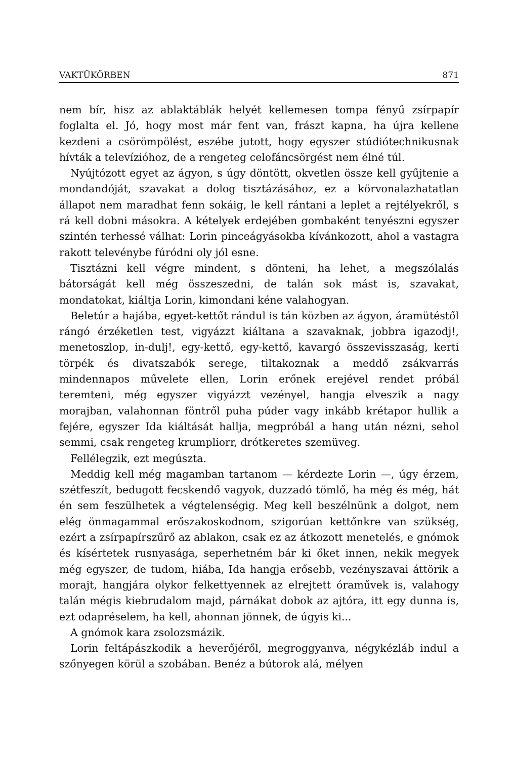VAKTÜKÖRBEN 871
nem bír, hisz az ablaktáblák helyét kellemesen tompa fényű zsírpapír foglalta el. Jó, hogy most már fent van, frászt kapna, ha újra kellene kezdeni a csörömpölést, eszébe jutott, hogy egyszer stúdiótechnikusnak hívták a televízióhoz, de a rengeteg celofáncsörgést nem élné túl.
Nyújtózott egyet az ágyon, s úgy döntött, okvetlen össze kell gyűjtenie a mondandóját, szavakat a dolog tisztázásához, ez a körvonalazhatatlan állapot nem maradhat fenn sokáig, le kell rántani a leplet a rejtélyekről, s rá kell dobni másokra. A kételyek erdejében gombaként tenyészni egyszer szintén terhessé válhat: Lorin pinceágyásokba kívánkozott, ahol a vastagra rakott televénybe fúródni oly jól esne.
Tisztázni kell végre mindent, s dönteni, ha lehet, a megszólalás bátorságát kell még összeszedni, de talán sok mást is, szavakat, mondatokat, kiáltja Lorin, kimondani kéne valahogyan.
Beletúr a hajába, egyet-kettőt rándul is tán közben az ágyon, áramütéstől rángó érzéketlen test, vigyázzt kiáltana a szavaknak, jobbra igazodj!, menetoszlop, in-dulj!, egy-kettő, egy-kettő, kavargó összevisszaság, kerti törpék és divatszabók serege, tiltakoznak a meddő zsákvarrás mindennapos művelete ellen, Lorin erőnek erejével rendet próbál teremteni, még egyszer vigyázzt vezényel, hangja elveszik a nagy morajban, valahonnan föntről puha púder vagy inkább krétapor hullik a fejére, egyszer Ida kiáltását hallja, megpróbál a hang után nézni, sehol semmi, csak rengeteg krumpliorr, drótkeretes szemüveg.
Fellélegzik, ezt megúszta.
Meddig kell még magamban tartanom — kérdezte Lorin —, úgy érzem, szétfeszít, bedugott fecskendő vagyok, duzzadó tömlő, ha még és még, hát én sem feszülhetek a végtelenségig. Meg kell beszélnünk a dolgot, nem elég önmagammal erőszakoskodnom, szigorúan kettőnkre van szükség, ezért a zsírpapírszűrő az ablakon, csak ez az átkozott menetelés, e gnómok és kísértetek rusnyasága, seperhetném bár ki őket innen, nekik megyek még egyszer, de tudom, hiába, Ida hangja erősebb, vezényszavai áttörik a morajt, hangjára olykor felkettyennek az elrejtett óraművek is, valahogy talán mégis kiebrudalom majd, párnákat dobok az ajtóra, itt egy dunna is, ezt odapréselem, ha kell, ahonnan jönnek, de úgyis ki...
A gnómok kara zsolozsmázik.
Lorin feltápászkodik a heverőjéről, megroggyanva, négykézláb indul a szőnyegen körül a szobában. Benéz a bútorok alá, mélyen